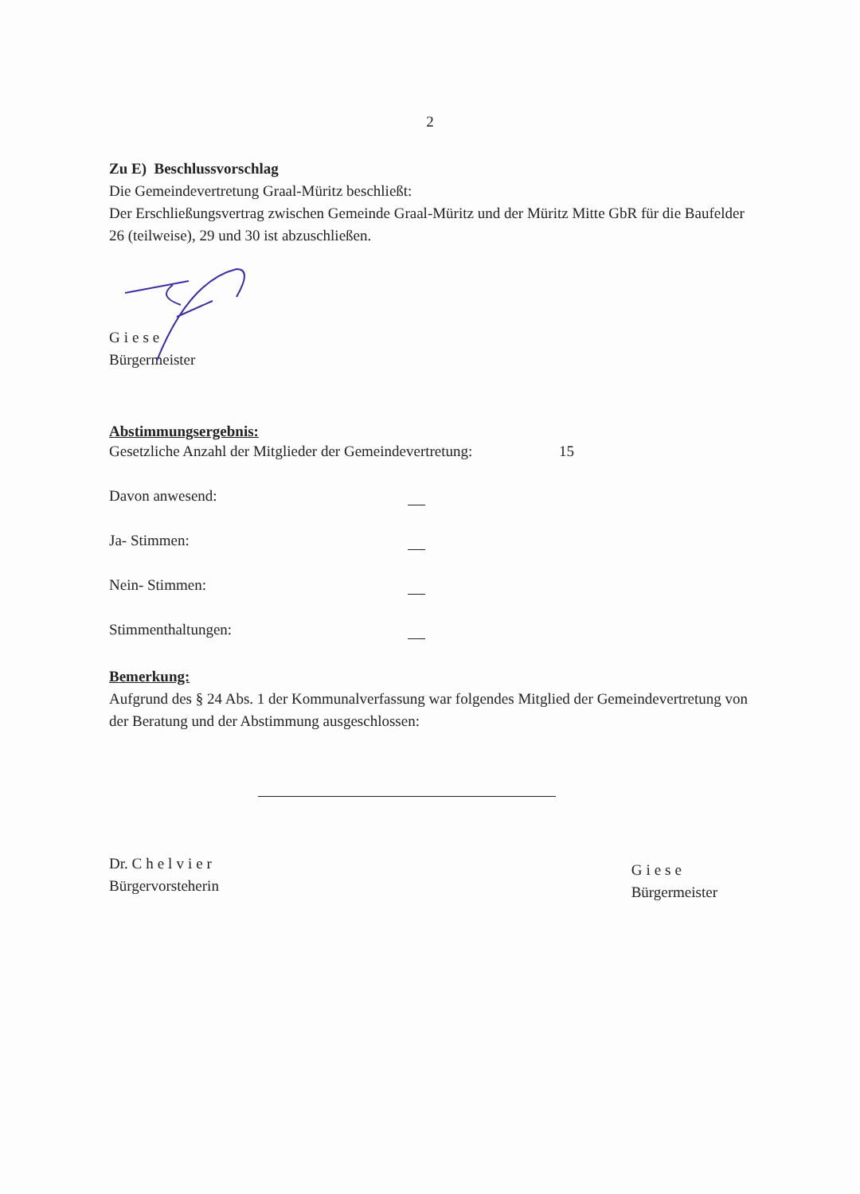2
Zu E) Beschlussvorschlag
Die Gemeindevertretung Graal-Müritz beschließt:
Der Erschließungsvertrag zwischen Gemeinde Graal-Müritz und der Müritz Mitte GbR für die Baufelder 26 (teilweise), 29 und 30 ist abzuschließen.
Giese
Bürgermeister
Abstimmungsergebnis:
Gesetzliche Anzahl der Mitglieder der Gemeindevertretung: 15
Davon anwesend:
Ja- Stimmen:
Nein- Stimmen:
Stimmenthaltungen:
Bemerkung:
Aufgrund des § 24 Abs. 1 der Kommunalverfassung war folgendes Mitglied der Gemeindevertretung von der Beratung und der Abstimmung ausgeschlossen:
Dr. Chelvier
Bürgervorsteherin
Giese
Bürgermeister